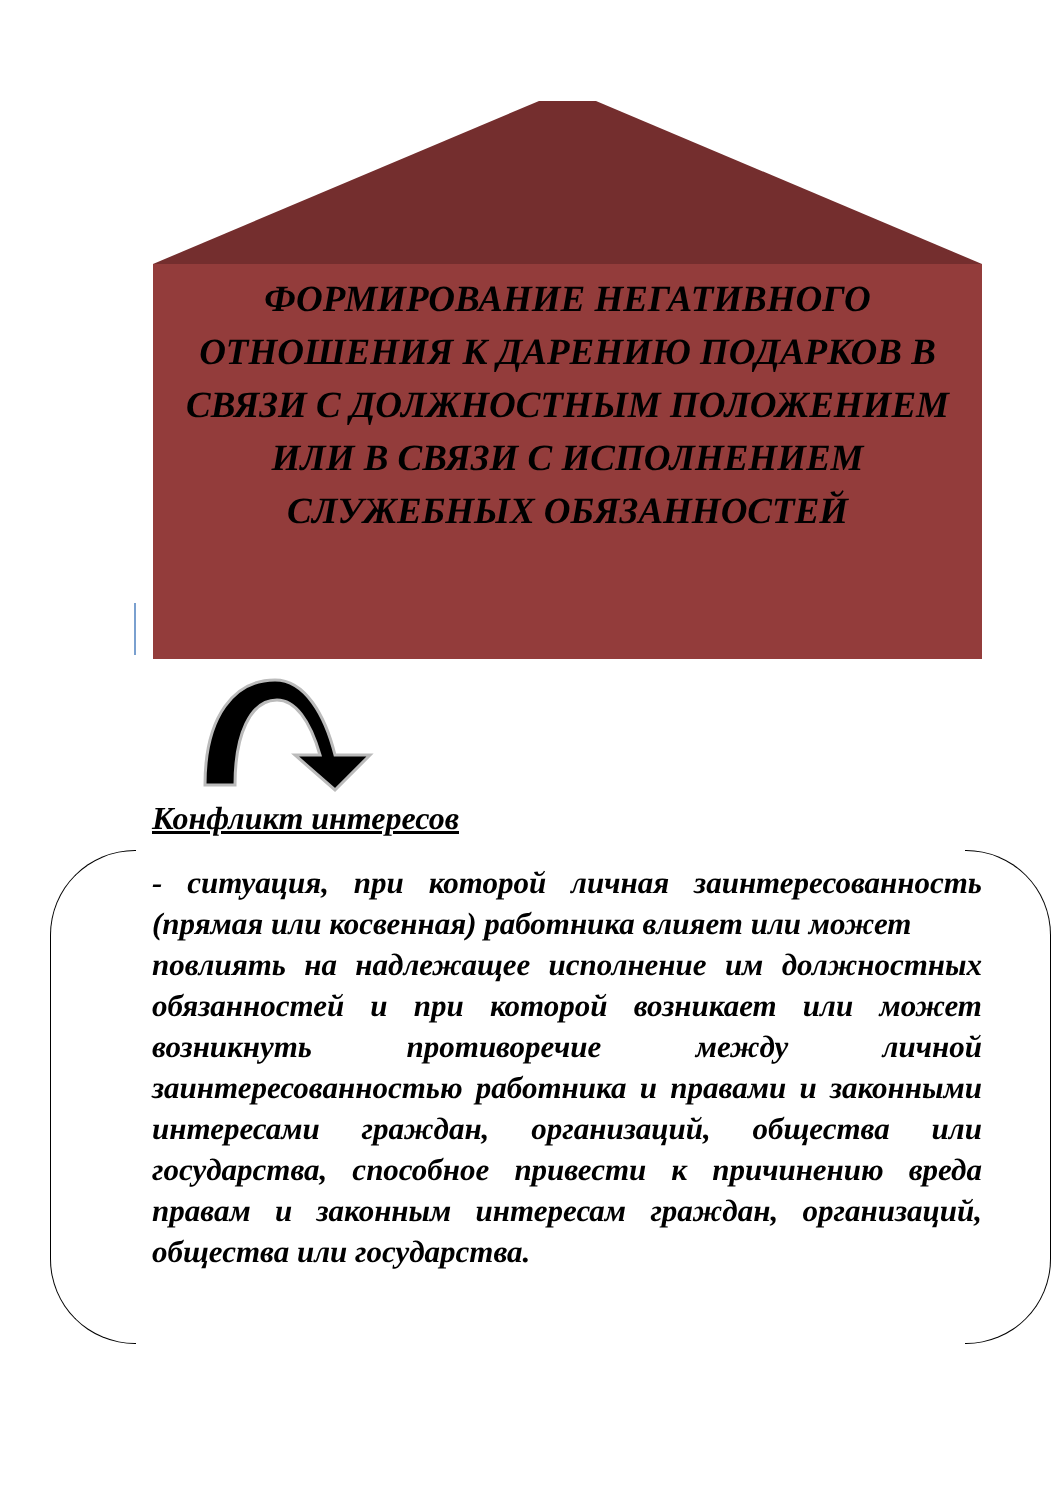ФОРМИРОВАНИЕ НЕГАТИВНОГО ОТНОШЕНИЯ К ДАРЕНИЮ ПОДАРКОВ В СВЯЗИ С ДОЛЖНОСТНЫМ ПОЛОЖЕНИЕМ ИЛИ В СВЯЗИ С ИСПОЛНЕНИЕМ СЛУЖЕБНЫХ ОБЯЗАННОСТЕЙ
Конфликт интересов
- ситуация, при которой личная заинтересованность (прямая или косвенная) работника влияет или может
повлиять на надлежащее исполнение им должностных обязанностей и при которой возникает или может возникнуть противоречие между личной заинтересованностью работника и правами и законными интересами граждан, организаций, общества или государства, способное привести к причинению вреда правам и законным интересам граждан, организаций, общества или государства.